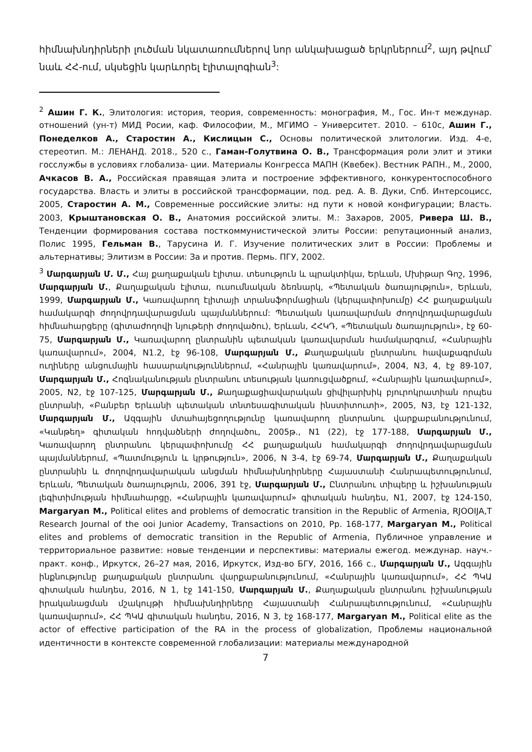հիմնախնդիրների լուծման նկատառումներով նոր անկախացած երկրներում<sup>2</sup>, այդ թվում՝ նաև ՀՀ-ում, սկսեցին կարևորել էլիտալոգիան<sup>3</sup>:
<sup>2</sup> Ашин Г. К., Элитология: история, теория, современность: монография, М., Гос. Ин-т междунар. отношений (ун-т) МИД Росии, каф. Философии, М., МГИМО – Университет. 2010. – 610с, Ашин Г., Понеделков А., Старостин А., Кислицын С., Основы политической элитологии. Изд. 4-е, стереотип. М.: ЛЕНАНД. 2018., 520 с., Гаман-Голутвина О. В., Трансформация роли элит и этики госслужбы в условиях глобализа- ции. Материалы Конгресса МАПН (Квебек). Вестник РАПН., М., 2000, Ачкасов В. А., Российская правящая элита и построение эффективного, конкурентоспособного государства. Власть и элиты в российской трансформации, под. ред. А. В. Дуки, Спб. Интерсоцисс, 2005, Старостин А. М., Современные российские элиты: нд пути к новой конфигурации; Власть. 2003, Крыштановская О. В., Анатомия российской элиты. М.: Захаров, 2005, Ривера Ш. В., Тенденции формирования состава посткоммунистической элиты России: репутационный анализ, Полис 1995, Гельман В., Тарусина И. Г. Изучение политических элит в России: Проблемы и альтернативы; Элитизм в России: За и против. Пермь. ПГУ, 2002.
<sup>3</sup> Մարգարյան Մ. Մ., Հայ քաղաքական էլիտա. տեսություն և պրակտիկա, Երևան, Մխիթար Գոշ, 1996, Մարգարյան Մ., Քաղաքական էլիտա, ուսումնական ձեռնարկ, «Պետական ծառայություն», Երևան, 1999, Մարգարյան Մ., Կառավարող էլիտայի տրանսֆորմացիան (կերպափոխումը) ՀՀ քաղաքական համակարգի ժողովրդավարացման պայմաններում: Պետական կառավարման ժողովրդավարացման հիմնահարցերը (գիտաժողովի նյութերի ժողովածու), Երևան, ՀՀԿԴ, «Պետական ծառայություն», էջ 60-75, Մարգարյան Մ., Կառավարող ընտրանին պետական կառավարման համակարգում, «Հանրային կառավարում», 2004, N1.2, էջ 96-108, Մարգարյան Մ., Քաղաքական ընտրանու հավաքագրման ուղիները անցումային հասարակություններում, «Հանրային կառավարում», 2004, N3, 4, էջ 89-107, Մարգարյան Մ., Հոգնականության ընտրանու տեսության կառուցվածքում, «Հանրային կառավարում», 2005, N2, էջ 107-125, Մարգարյան Մ., Քաղաքացիավարական ցիվիլարխիկ բյուրոկրատիան որպես ընտրանի, «Բանբեր Երևանի պետական տնտեսագիտական ինստիտուտի», 2005, N3, էջ 121-132, Մարգարյան Մ., Ազգային մտահայեցողությունը կառավարող ընտրանու վարքաբանությունում, «Կանթեղ» գիտական հոդվածների ժողովածու, 2005թ., N1 (22), էջ 177-188, Մարգարյան Մ., Կառավարող ընտրանու կերպափոխումը ՀՀ քաղաքական համակարգի ժողովրդավարացման պայմաններում, «Պատմություն և կրթություն», 2006, N 3-4, էջ 69-74, Մարգարյան Մ., Քաղաքական ընտրանին և ժողովրդավարական անցման հիմնախնդիրները Հայաստանի Հանրապետությունում, Երևան, Պետական ծառայություն, 2006, 391 էջ, Մարգարյան Մ., Ընտրանու տիպերը և իշխանության լեգիտիմության հիմնահարցը, «Հանրային կառավարում» գիտական հանդես, N1, 2007, էջ 124-150, Margaryan M., Political elites and problems of democratic transition in the Republic of Armenia, RJOOIJA,T Research Journal of the ooi Junior Academy, Transactions on 2010, Pp. 168-177, Margaryan M., Political elites and problems of democratic transition in the Republic of Armenia, Публичное управление и территориальное развитие: новые тенденции и перспективы: материалы ежегод. междунар. науч.-практ. конф., Иркутск, 26–27 мая, 2016, Иркутск, Изд-во БГУ, 2016, 166 с., Մարգարյան Մ., Ազգային ինքնությունը քաղաքական ընտրանու վարքաբանությունում, «Հանրային կառավարում», ՀՀ ՊԿԱ գիտական հանդես, 2016, N 1, էջ 141-150, Մարգարյան Մ., Քաղաքական ընտրանու իշխանության իրականացման մշակույթի հիմնախնդիրները Հայաստանի Հանրապետությունում, «Հանրային կառավարում», ՀՀ ՊԿԱ գիտական հանդես, 2016, N 3, էջ 168-177, Margaryan M., Political elite as the actor of effective participation of the RA in the process of globalization, Проблемы национальной идентичности в контексте современной глобализации: материалы международной
7